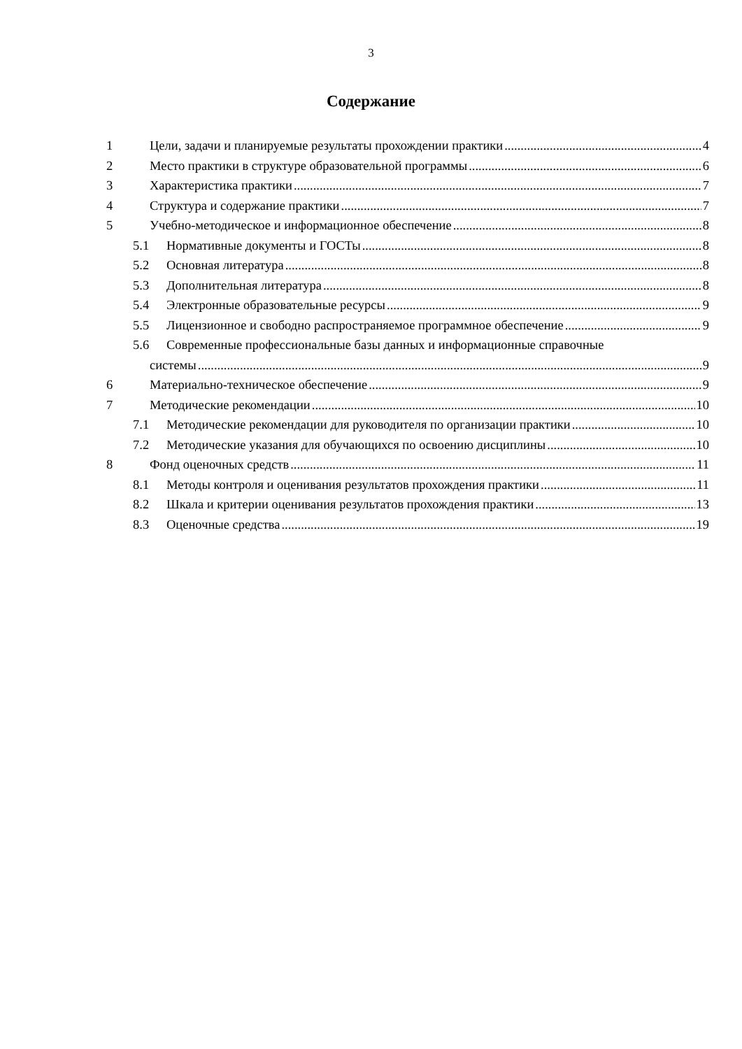3
Содержание
1 Цели, задачи и планируемые результаты прохождении практики 4
2 Место практики в структуре образовательной программы 6
3 Характеристика практики 7
4 Структура и содержание практики 7
5 Учебно-методическое и информационное обеспечение 8
5.1 Нормативные документы и ГОСТы 8
5.2 Основная литература 8
5.3 Дополнительная литература 8
5.4 Электронные образовательные ресурсы 9
5.5 Лицензионное и свободно распространяемое программное обеспечение 9
5.6 Современные профессиональные базы данных и информационные справочные
системы 9
6 Материально-техническое обеспечение 9
7 Методические рекомендации 10
7.1 Методические рекомендации для руководителя по организации практики 10
7.2 Методические указания для обучающихся по освоению дисциплины 10
8 Фонд оценочных средств 11
8.1 Методы контроля и оценивания результатов прохождения практики 11
8.2 Шкала и критерии оценивания результатов прохождения практики 13
8.3 Оценочные средства 19